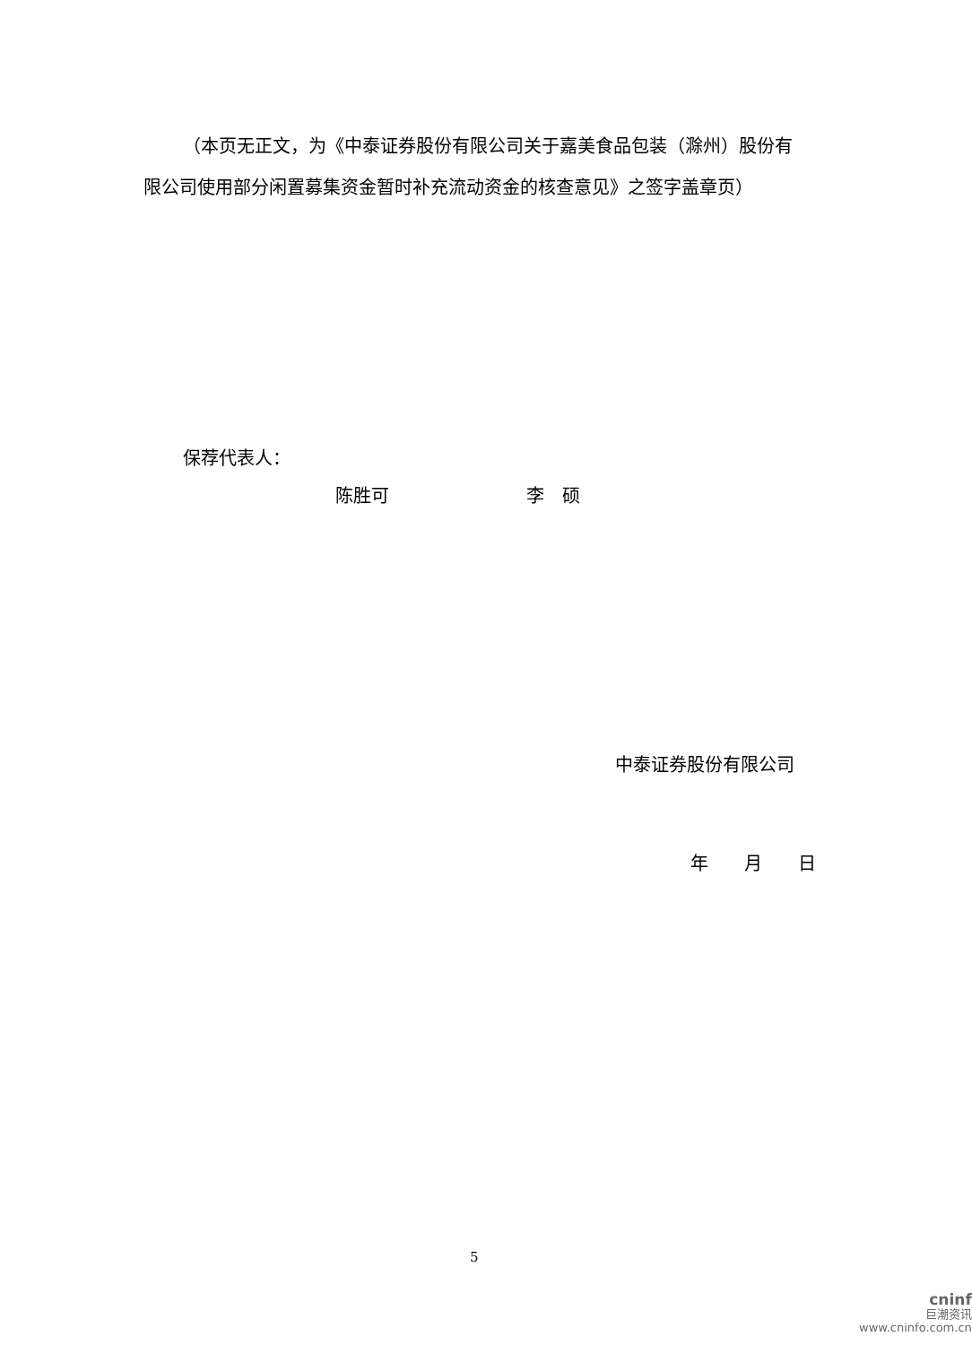（本页无正文，为《中泰证券股份有限公司关于嘉美食品包装（滁州）股份有限公司使用部分闲置募集资金暂时补充流动资金的核查意见》之签字盖章页）
保荐代表人：
陈胜可 李　硕
中泰证券股份有限公司
年　　月　　日
5
cninf
巨潮资讯
www.cninfo.com.cn